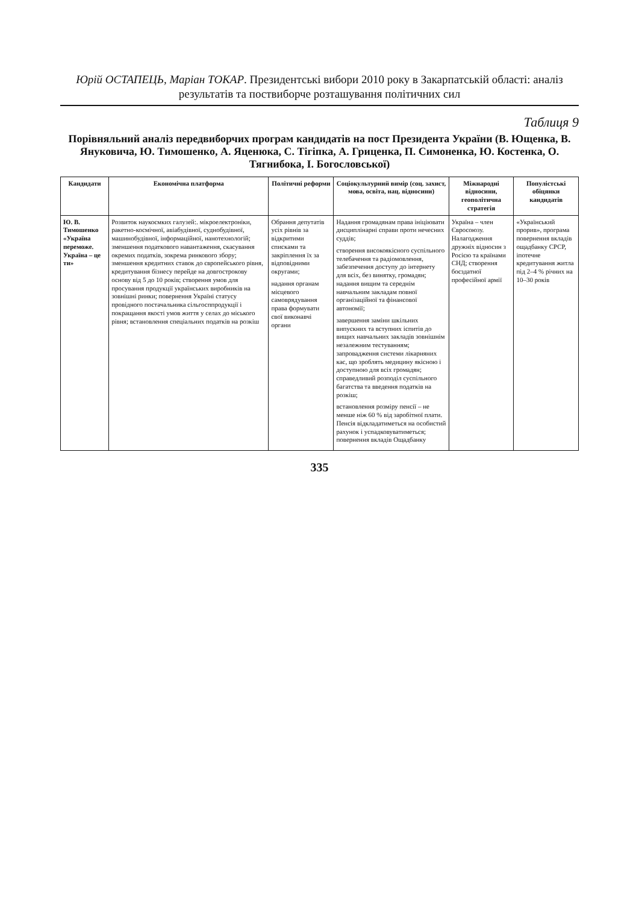Юрій ОСТАПЕЦЬ, Маріан ТОКАР. Президентські вибори 2010 року в Закарпатській області: аналіз результатів та поствиборче розташування політичних сил
Таблиця 9
Порівняльний аналіз передвиборчих програм кандидатів на пост Президента України (В. Ющенка, В. Януковича, Ю. Тимошенко, А. Яценюка, С. Тігіпка, А. Гриценка, П. Симоненка, Ю. Костенка, О. Тягнибока, І. Богословської)
| Кандидати | Економічна платформа | Політичні реформи | Соціокультурний вимір (соц. захист, мова, освіта, нац. відносини) | Міжнародні відносини, геополітична стратегія | Популістські обіцянки кандидатів |
| --- | --- | --- | --- | --- | --- |
| Ю. В. Тимошенко «Україна переможе. Україна – це ти» | Розвиток наукоємких галузей:. мікроелектроніки, ракетно-космічної, авіабудівної, суднобудівної, машинобудівної, інформаційної, нанотехнологій; зменшення податкового навантаження, скасування окремих податків, зокрема ринкового збору; зменшення кредитних ставок до європейського рівня, кредитування бізнесу перейде на довгострокову основу від 5 до 10 років; створення умов для просування продукції українських виробників на зовнішні ринки; повернення Україні статусу провідного постачальника сільгосппродукції і покращання якості умов життя у селах до міського рівня; встановлення спеціальних податків на розкіш | Обрання депутатів усіх рівнів за відкритими списками та закріплення їх за відповідними округами; надання органам місцевого самоврядування права формувати свої виконавчі органи | Надання громадянам права ініціювати дисциплінарні справи проти нечесних суддів; створення високоякісного суспільного телебачення та радіомовлення, забезпечення доступу до інтернету для всіх, без винятку, громадян; надання вищим та середнім навчальним закладам повної організаційної та фінансової автономії; завершення заміни шкільних випускних та вступних іспитів до вищих навчальних закладів зовнішнім незалежним тестуванням; запровадження системи лікарняних кас, що зроблять медицину якісною і доступною для всіх громадян; справедливий розподіл суспільного багатства та введення податків на розкіш; встановлення розміру пенсії – не менше ніж 60 % від заробітної плати. Пенсія відкладатиметься на особистий рахунок і успадковуватиметься; повернення вкладів Ощадбанку | Україна – член Євросоюзу. Налагодження дружніх відносин з Росією та країнами СНД; створення боєздатної професійної армії | «Український прорив», програма повернення вкладів ощадбанку СРСР, іпотечне кредитування житла під 2–4 % річних на 10–30 років |
335